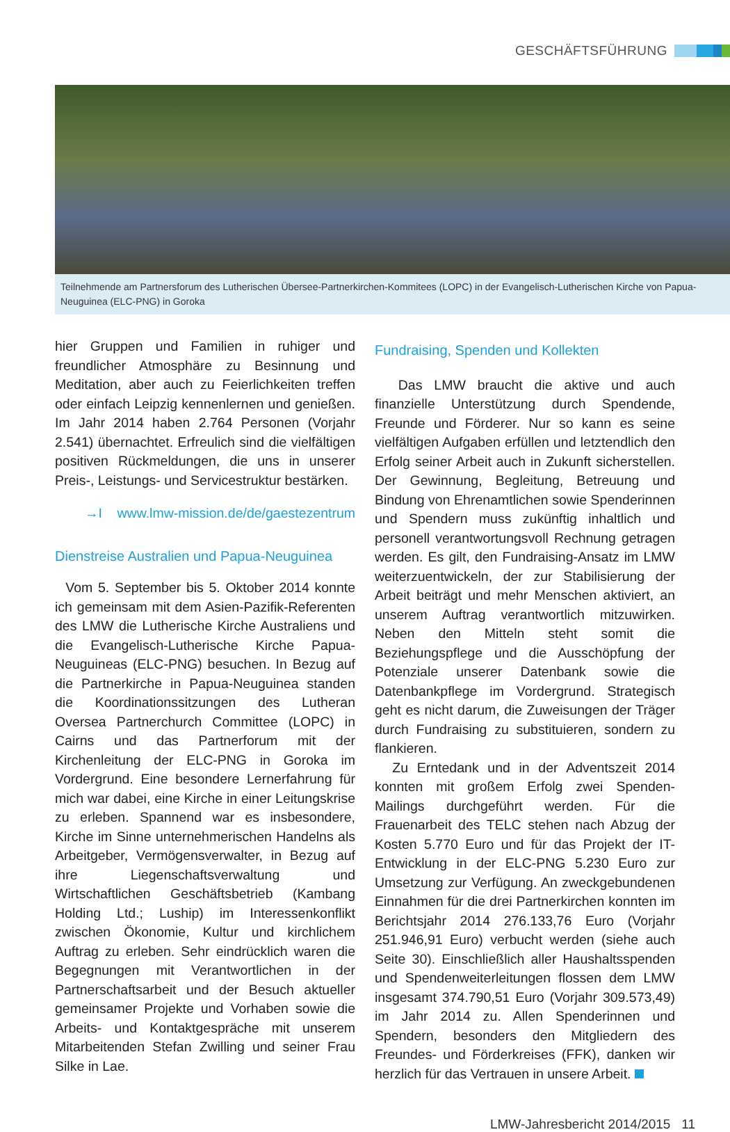GESCHÄFTSFÜHRUNG
Teilnehmende am Partnersforum des Lutherischen Übersee-Partnerkirchen-Kommitees (LOPC) in der Evangelisch-Lutherischen Kirche von Papua-Neuguinea (ELC-PNG) in Goroka
hier Gruppen und Familien in ruhiger und freundlicher Atmosphäre zu Besinnung und Meditation, aber auch zu Feierlichkeiten treffen oder einfach Leipzig kennenlernen und genießen. Im Jahr 2014 haben 2.764 Personen (Vorjahr 2.541) übernachtet. Erfreulich sind die vielfältigen positiven Rückmeldungen, die uns in unserer Preis-, Leistungs- und Servicestruktur bestärken.
→I www.lmw-mission.de/de/gaestezentrum
Dienstreise Australien und Papua-Neuguinea
Vom 5. September bis 5. Oktober 2014 konnte ich gemeinsam mit dem Asien-Pazifik-Referenten des LMW die Lutherische Kirche Australiens und die Evangelisch-Lutherische Kirche Papua-Neuguineas (ELC-PNG) besuchen. In Bezug auf die Partnerkirche in Papua-Neuguinea standen die Koordinationssitzungen des Lutheran Oversea Partnerchurch Committee (LOPC) in Cairns und das Partnerforum mit der Kirchenleitung der ELC-PNG in Goroka im Vordergrund. Eine besondere Lernerfahrung für mich war dabei, eine Kirche in einer Leitungskrise zu erleben. Spannend war es insbesondere, Kirche im Sinne unternehmerischen Handelns als Arbeitgeber, Vermögensverwalter, in Bezug auf ihre Liegenschaftsverwaltung und Wirtschaftlichen Geschäftsbetrieb (Kambang Holding Ltd.; Luship) im Interessenkonflikt zwischen Ökonomie, Kultur und kirchlichem Auftrag zu erleben. Sehr eindrücklich waren die Begegnungen mit Verantwortlichen in der Partnerschaftsarbeit und der Besuch aktueller gemeinsamer Projekte und Vorhaben sowie die Arbeits- und Kontaktgespräche mit unserem Mitarbeitenden Stefan Zwilling und seiner Frau Silke in Lae.
Fundraising, Spenden und Kollekten
Das LMW braucht die aktive und auch finanzielle Unterstützung durch Spendende, Freunde und Förderer. Nur so kann es seine vielfältigen Aufgaben erfüllen und letztendlich den Erfolg seiner Arbeit auch in Zukunft sicherstellen. Der Gewinnung, Begleitung, Betreuung und Bindung von Ehrenamtlichen sowie Spenderinnen und Spendern muss zukünftig inhaltlich und personell verantwortungsvoll Rechnung getragen werden. Es gilt, den Fundraising-Ansatz im LMW weiterzuentwickeln, der zur Stabilisierung der Arbeit beiträgt und mehr Menschen aktiviert, an unserem Auftrag verantwortlich mitzuwirken. Neben den Mitteln steht somit die Beziehungspflege und die Ausschöpfung der Potenziale unserer Datenbank sowie die Datenbankpflege im Vordergrund. Strategisch geht es nicht darum, die Zuweisungen der Träger durch Fundraising zu substituieren, sondern zu flankieren.
Zu Erntedank und in der Adventszeit 2014 konnten mit großem Erfolg zwei Spenden-Mailings durchgeführt werden. Für die Frauenarbeit des TELC stehen nach Abzug der Kosten 5.770 Euro und für das Projekt der IT-Entwicklung in der ELC-PNG 5.230 Euro zur Umsetzung zur Verfügung. An zweckgebundenen Einnahmen für die drei Partnerkirchen konnten im Berichtsjahr 2014 276.133,76 Euro (Vorjahr 251.946,91 Euro) verbucht werden (siehe auch Seite 30). Einschließlich aller Haushaltsspenden und Spendenweiterleitungen flossen dem LMW insgesamt 374.790,51 Euro (Vorjahr 309.573,49) im Jahr 2014 zu. Allen Spenderinnen und Spendern, besonders den Mitgliedern des Freundes- und Förderkreises (FFK), danken wir herzlich für das Vertrauen in unsere Arbeit.
LMW-Jahresbericht 2014/2015 11